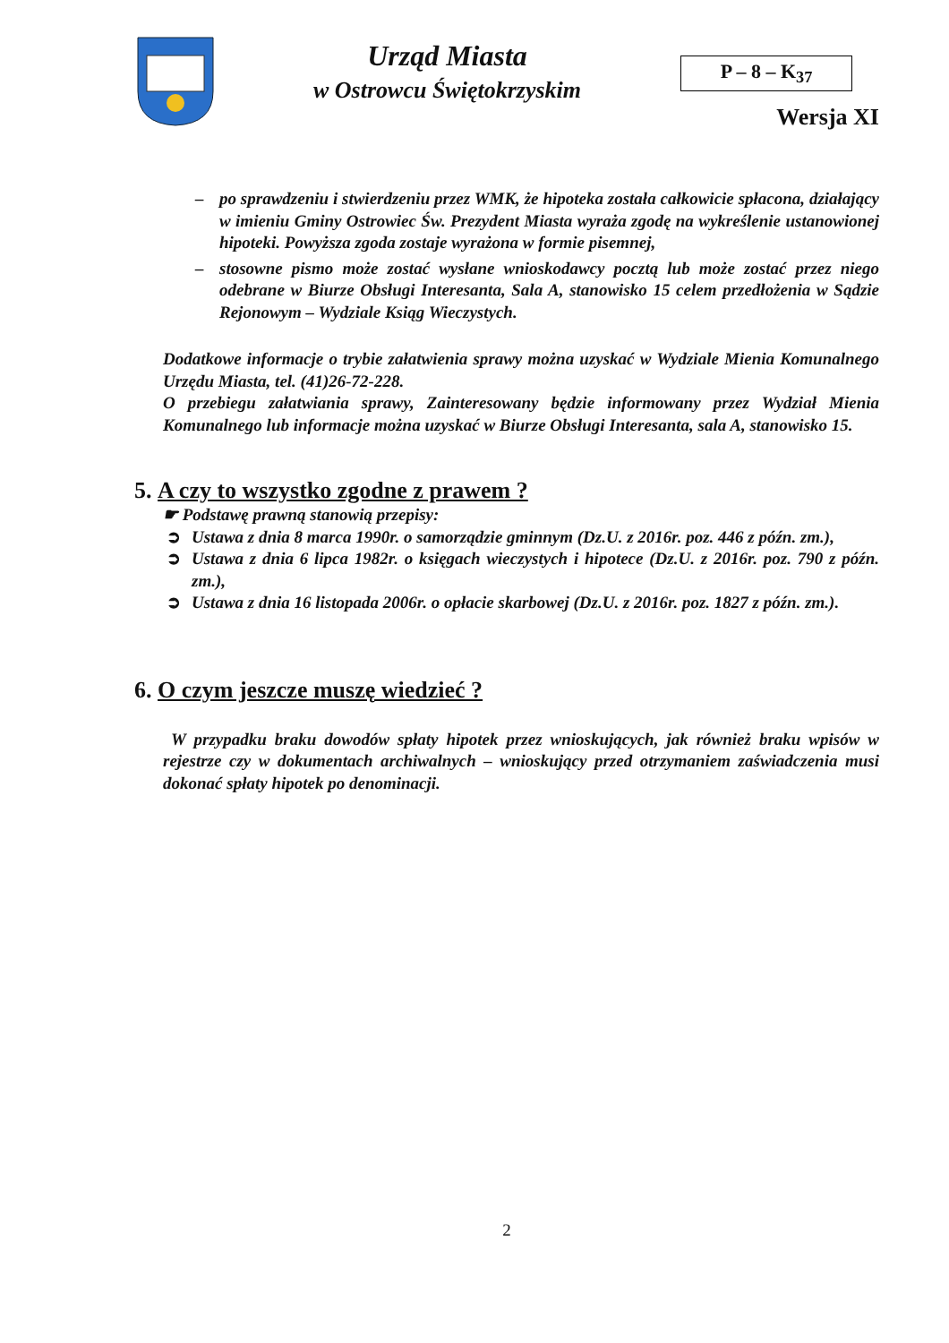Urząd Miasta
w Ostrowcu Świętokrzyskim
P – 8 – K<sub>37</sub>
Wersja XI
– po sprawdzeniu i stwierdzeniu przez WMK, że hipoteka została całkowicie spłacona, działający w imieniu Gminy Ostrowiec Św. Prezydent Miasta wyraża zgodę na wykreślenie ustanowionej hipoteki. Powyższa zgoda zostaje wyrażona w formie pisemnej,
– stosowne pismo może zostać wysłane wnioskodawcy pocztą lub może zostać przez niego odebrane w Biurze Obsługi Interesanta, Sala A, stanowisko 15 celem przedłożenia w Sądzie Rejonowym – Wydziale Ksiąg Wieczystych.
Dodatkowe informacje o trybie załatwienia sprawy można uzyskać w Wydziale Mienia Komunalnego Urzędu Miasta, tel. (41)26-72-228.
O przebiegu załatwiania sprawy, Zainteresowany będzie informowany przez Wydział Mienia Komunalnego lub informacje można uzyskać w Biurze Obsługi Interesanta, sala A, stanowisko 15.
5. A czy to wszystko zgodne z prawem ?
☛ Podstawę prawną stanowią przepisy:
➲ Ustawa z dnia 8 marca 1990r. o samorządzie gminnym (Dz.U. z 2016r. poz. 446 z późn. zm.),
➲ Ustawa z dnia 6 lipca 1982r. o księgach wieczystych i hipotece (Dz.U. z 2016r. poz. 790 z późn. zm.),
➲ Ustawa z dnia 16 listopada 2006r. o opłacie skarbowej (Dz.U. z 2016r. poz. 1827 z późn. zm.).
6. O czym jeszcze muszę wiedzieć ?
W przypadku braku dowodów spłaty hipotek przez wnioskujących, jak również braku wpisów w rejestrze czy w dokumentach archiwalnych – wnioskujący przed otrzymaniem zaświadczenia musi dokonać spłaty hipotek po denominacji.
2